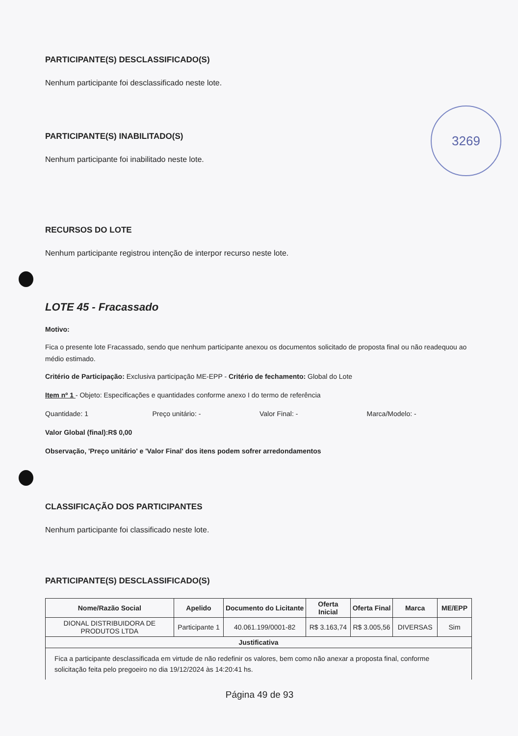PARTICIPANTE(S) DESCLASSIFICADO(S)
Nenhum participante foi desclassificado neste lote.
PARTICIPANTE(S) INABILITADO(S)
Nenhum participante foi inabilitado neste lote.
RECURSOS DO LOTE
Nenhum participante registrou intenção de interpor recurso neste lote.
LOTE 45 - Fracassado
Motivo:
Fica o presente lote Fracassado, sendo que nenhum participante anexou os documentos solicitado de proposta final ou não readequou ao médio estimado.
Critério de Participação: Exclusiva participação ME-EPP - Critério de fechamento: Global do Lote
Item nº 1 - Objeto: Especificações e quantidades conforme anexo I do termo de referência
Quantidade: 1 Preço unitário: - Valor Final: - Marca/Modelo: -
Valor Global (final):R$ 0,00
Observação, 'Preço unitário' e 'Valor Final' dos itens podem sofrer arredondamentos
CLASSIFICAÇÃO DOS PARTICIPANTES
Nenhum participante foi classificado neste lote.
PARTICIPANTE(S) DESCLASSIFICADO(S)
| Nome/Razão Social | Apelido | Documento do Licitante | Oferta Inicial | Oferta Final | Marca | ME/EPP |
| --- | --- | --- | --- | --- | --- | --- |
| DIONAL DISTRIBUIDORA DE PRODUTOS LTDA | Participante 1 | 40.061.199/0001-82 | R$ 3.163,74 | R$ 3.005,56 | DIVERSAS | Sim |
| Justificativa | | | | | | |
| Fica a participante desclassificada em virtude de não redefinir os valores, bem como não anexar a proposta final, conforme solicitação feita pelo pregoeiro no dia 19/12/2024 às 14:20:41 hs. | | | | | | |
Página 49 de 93
3269